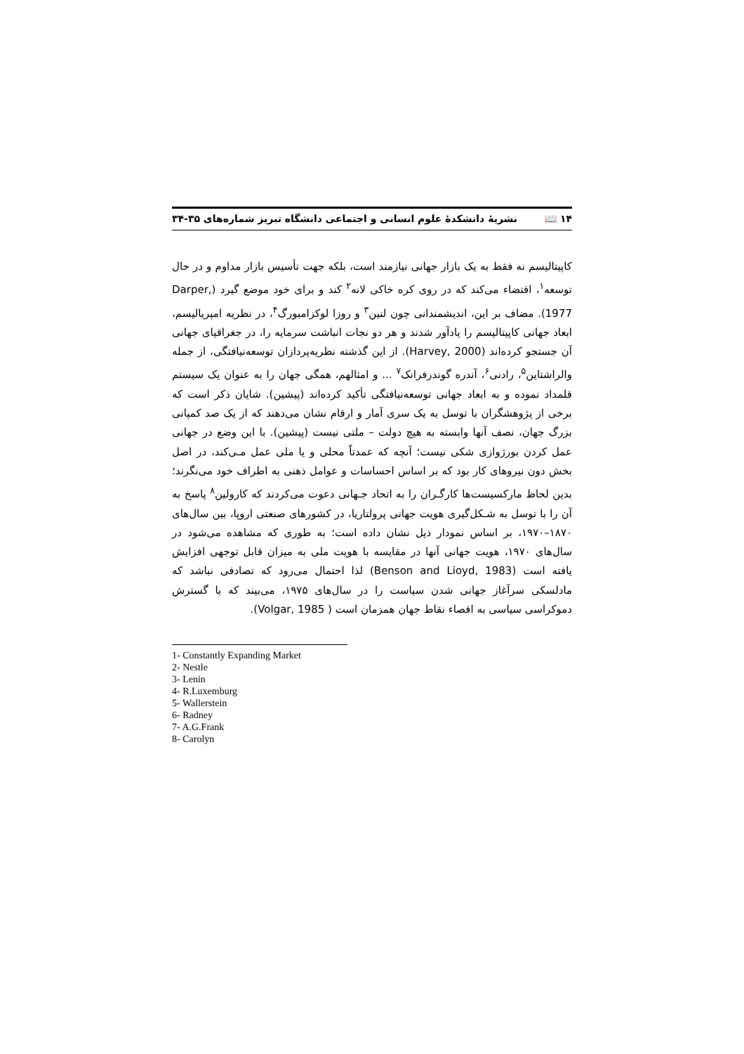۱۴ 📖 نشریهٔ دانشکدهٔ علوم انسانی و اجتماعی دانشگاه تبریز شماره‌های ۳۵-۳۴
کاپیتالیسم نه فقط به یک بازار جهانی نیازمند است، بلکه جهت تأسیس بازار مداوم و در حال توسعه<sup>۱</sup>، اقتضاء می‌کند که در روی کره خاکی لانه<sup>۲</sup> کند و برای خود موضع گیرد (Darper, 1977). مضاف بر این، اندیشمندانی چون لنین<sup>۳</sup> و روزا لوکزامبورگ<sup>۴</sup>، در نظریه امپریالیسم، ابعاد جهانی کاپیتالیسم را یادآور شدند و هر دو نجات انباشت سرمایه را، در جغراقیای جهانی آن جستجو کرده‌اند (Harvey, 2000). از این گذشته نظریه‌پردازان توسعه‌نیافتگی، از جمله والراشتاین<sup>۵</sup>، رادنی<sup>۶</sup>، آندره گوندرفرانک<sup>۷</sup> ... و امثالهم، همگی جهان را به عنوان یک سیستم قلمداد نموده و به ابعاد جهانی توسعه‌نیافتگی تأکید کرده‌اند (پیشین). شایان ذکر است که برخی از پژوهشگران با توسل به یک سری آمار و ارقام نشان می‌دهند که از یک صد کمپانی بزرگ جهان، نصف آنها وابسته به هیچ دولت – ملتی نیست (پیشین). با این وضع در جهانی عمل کردن بورژوازی شکی نیست؛ آنچه که عمدتاً محلی و یا ملی عمل مـی‌کند، در اصل بخش دون نیروهای کار بود که بر اساس احساسات و عوامل ذهنی به اطراف خود می‌نگرند؛ بدین لحاظ مارکسیست‌ها کارگـران را به اتحاد جـهانی دعوت می‌کردند که کارولین<sup>۸</sup> پاسخ به آن را با توسل به شـکل‌گیری هویت جهانی پرولتاریا، در کشورهای صنعتی اروپا، بین سال‌های ۱۸۷۰–۱۹۷۰، بر اساس نمودار ذیل نشان داده است؛ به طوری که مشاهده می‌شود در سال‌های ۱۹۷۰، هویت جهانی آنها در مقایسه با هویت ملی به میزان قابل توجهی افزایش یافته است (Benson and Lioyd, 1983) لذا احتمال می‌رود که تصادفی نباشد که مادلسکی سرآغاز جهانی شدن سیاست را در سال‌های ۱۹۷۵، می‌بیند که با گسترش دموکراسی سیاسی به اقصاء نقاط جهان همزمان است ( Volgar, 1985).
1- Constantly Expanding Market
2- Nestle
3- Lenin
4- R.Luxemburg
5- Wallerstein
6- Radney
7- A.G.Frank
8- Carolyn